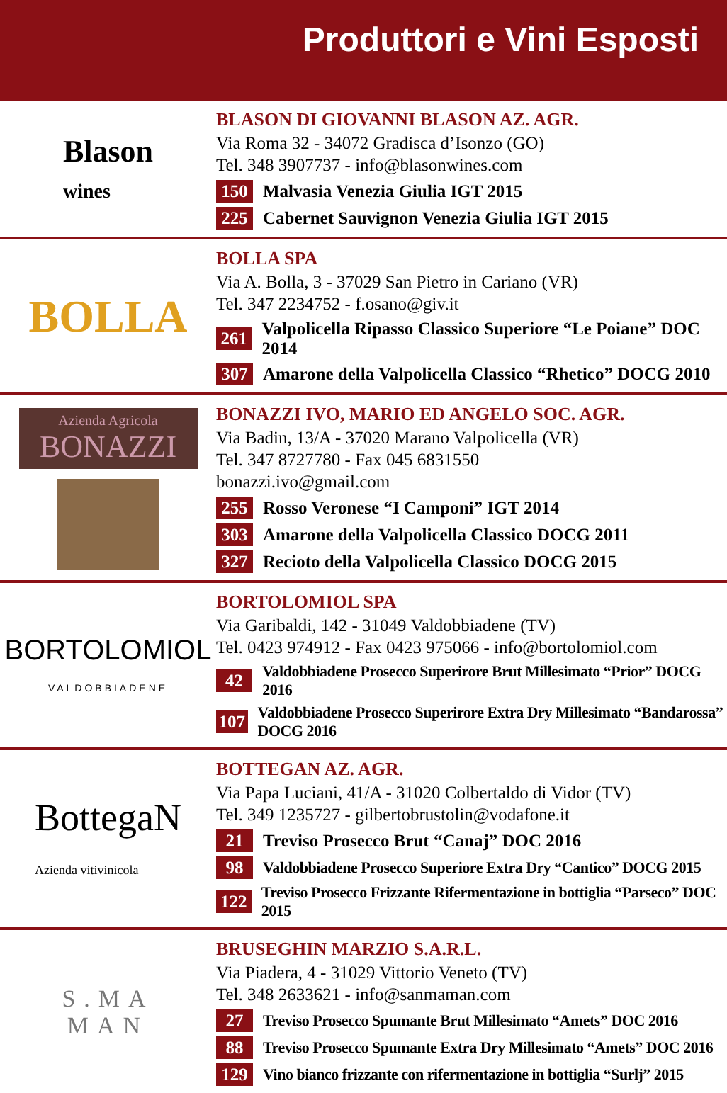Produttori e Vini Esposti
Blason
wines
BLASON DI GIOVANNI BLASON AZ. AGR.
Via Roma 32 - 34072 Gradisca d’Isonzo (GO)
Tel. 348 3907737 - info@blasonwines.com
150 Malvasia Venezia Giulia IGT 2015
225 Cabernet Sauvignon Venezia Giulia IGT 2015
BOLLA
BOLLA SPA
Via A. Bolla, 3 - 37029 San Pietro in Cariano (VR)
Tel. 347 2234752 - f.osano@giv.it
261 Valpolicella Ripasso Classico Superiore “Le Poiane” DOC 2014
307 Amarone della Valpolicella Classico “Rhetico” DOCG 2010
Azienda Agricola
BONAZZI
BONAZZI IVO, MARIO ED ANGELO SOC. AGR.
Via Badin, 13/A - 37020 Marano Valpolicella (VR)
Tel. 347 8727780 - Fax 045 6831550
bonazzi.ivo@gmail.com
255 Rosso Veronese “I Camponi” IGT 2014
303 Amarone della Valpolicella Classico DOCG 2011
327 Recioto della Valpolicella Classico DOCG 2015
BORTOLOMIOL
VALDOBBIADENE
BORTOLOMIOL SPA
Via Garibaldi, 142 - 31049 Valdobbiadene (TV)
Tel. 0423 974912 - Fax 0423 975066 - info@bortolomiol.com
42 Valdobbiadene Prosecco Superirore Brut Millesimato “Prior” DOCG 2016
107 Valdobbiadene Prosecco Superirore Extra Dry Millesimato “Bandarossa” DOCG 2016
BottegaN
Azienda vitivinicola
BOTTEGAN AZ. AGR.
Via Papa Luciani, 41/A - 31020 Colbertaldo di Vidor (TV)
Tel. 349 1235727 - gilbertobrustolin@vodafone.it
21 Treviso Prosecco Brut “Canaj” DOC 2016
98 Valdobbiadene Prosecco Superiore Extra Dry “Cantico” DOCG 2015
122 Treviso Prosecco Frizzante Rifermentazione in bottiglia “Parseco” DOC 2015
S.MA
MAN
BRUSEGHIN MARZIO S.A.R.L.
Via Piadera, 4 - 31029 Vittorio Veneto (TV)
Tel. 348 2633621 - info@sanmaman.com
27 Treviso Prosecco Spumante Brut Millesimato “Amets” DOC 2016
88 Treviso Prosecco Spumante Extra Dry Millesimato “Amets” DOC 2016
129 Vino bianco frizzante con rifermentazione in bottiglia “Surlj” 2015